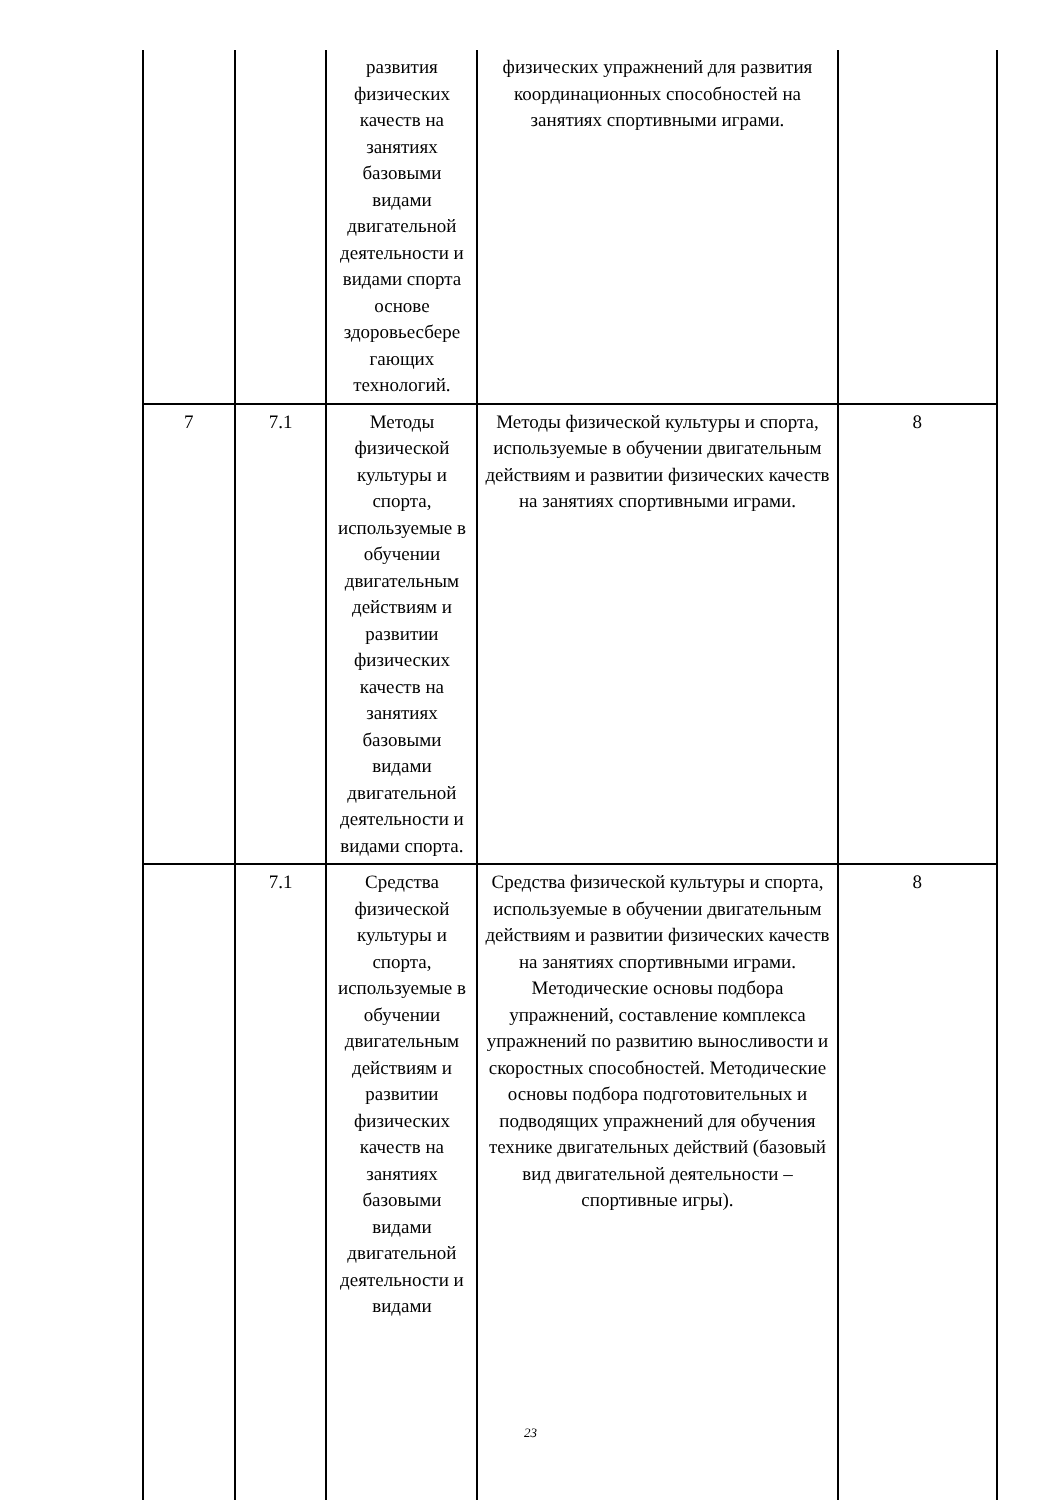| | | развития физических качеств на занятиях базовыми видами двигательной деятельности и видами спорта основе здоровьесбере гающих технологий. | физических упражнений для развития координационных способностей на занятиях спортивными играми. | |
| 7 | 7.1 | Методы физической культуры и спорта, используемые в обучении двигательным действиям и развитии физических качеств на занятиях базовыми видами двигательной деятельности и видами спорта. | Методы физической культуры и спорта, используемые в обучении двигательным действиям и развитии физических качеств на занятиях спортивными играми. | 8 |
| | 7.1 | Средства физической культуры и спорта, используемые в обучении двигательным действиям и развитии физических качеств на занятиях базовыми видами двигательной деятельности и видами | Средства физической культуры и спорта, используемые в обучении двигательным действиям и развитии физических качеств на занятиях спортивными играми. Методические основы подбора упражнений, составление комплекса упражнений по развитию выносливости и скоростных способностей. Методические основы подбора подготовительных и подводящих упражнений для обучения технике двигательных действий (базовый вид двигательной деятельности – спортивные игры). | 8 |
23